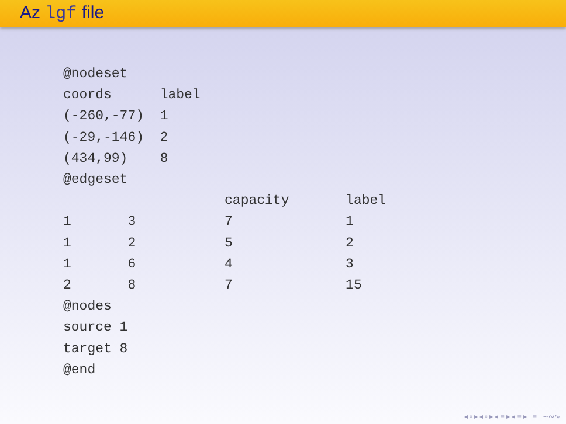Az lgf file
@nodeset
coords      label
(-260,-77)  1
(-29,-146)  2
(434,99)    8
@edgeset
                    capacity       label
1       3           7              1
1       2           5              2
1       6           4              3
2       8           7              15
@nodes
source 1
target 8
@end
◂ ▫ ▸ ◂ ▫ ▸ ◂ ≡ ▸ ◂ ≡ ▸ ≡ ∽∾∿